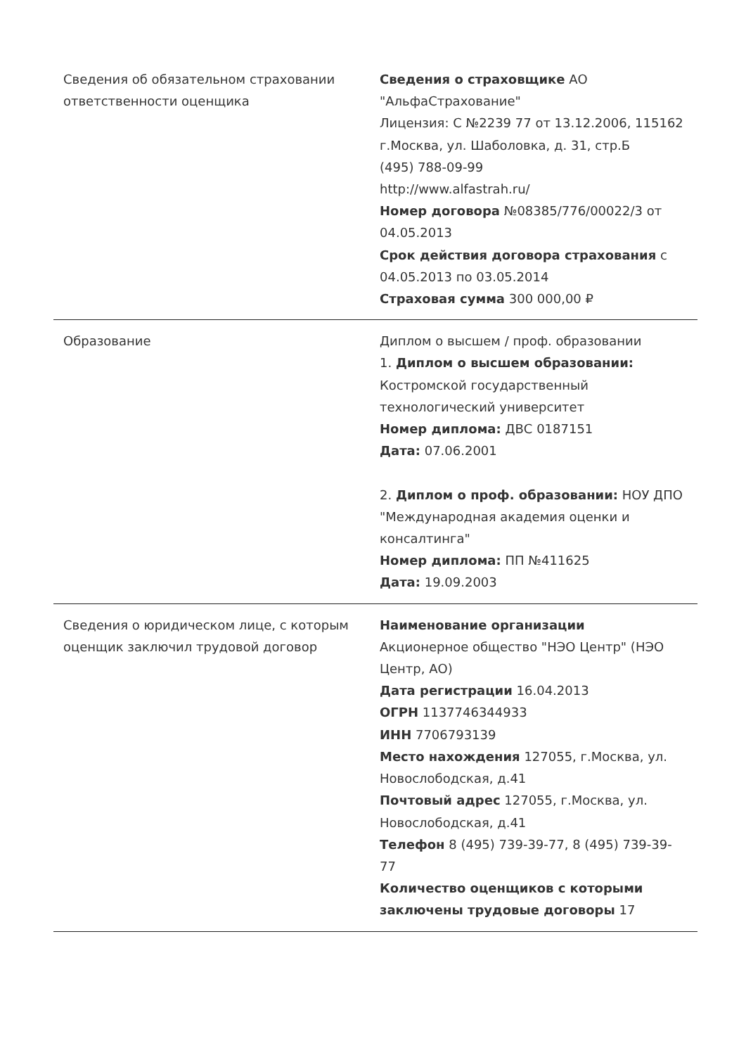| Сведения об обязательном страховании ответственности оценщика | Сведения о страховщике АО "АльфаСтрахование" Лицензия: С №2239 77 от 13.12.2006, 115162 г.Москва, ул. Шаболовка, д. 31, стр.Б (495) 788-09-99 http://www.alfastrah.ru/ Номер договора №08385/776/00022/3 от 04.05.2013 Срок действия договора страхования с 04.05.2013 по 03.05.2014 Страховая сумма 300 000,00 ₽ |
| Образование | Диплом о высшем / проф. образовании 1. Диплом о высшем образовании: Костромской государственный технологический университет Номер диплома: ДВС 0187151 Дата: 07.06.2001 2. Диплом о проф. образовании: НОУ ДПО "Международная академия оценки и консалтинга" Номер диплома: ПП №411625 Дата: 19.09.2003 |
| Сведения о юридическом лице, с которым оценщик заключил трудовой договор | Наименование организации Акционерное общество "НЭО Центр" (НЭО Центр, АО) Дата регистрации 16.04.2013 ОГРН 1137746344933 ИНН 7706793139 Место нахождения 127055, г.Москва, ул. Новослободская, д.41 Почтовый адрес 127055, г.Москва, ул. Новослободская, д.41 Телефон 8 (495) 739-39-77, 8 (495) 739-39-77 Количество оценщиков с которыми заключены трудовые договоры 17 |